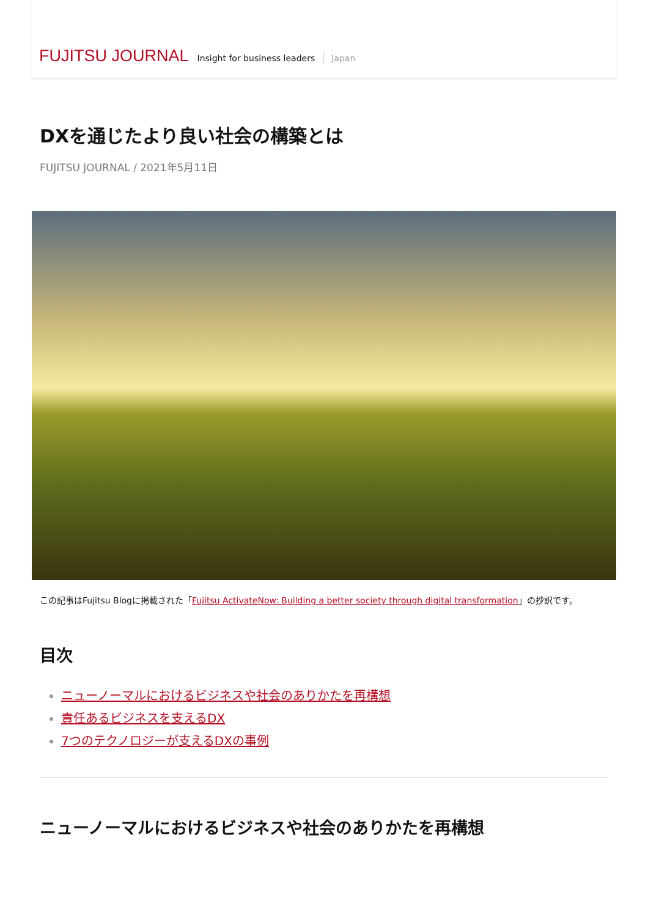FUJITSU JOURNAL Insight for business leaders Japan
DXを通じたより良い社会の構築とは
FUJITSU JOURNAL / 2021年5月11日
この記事はFujitsu Blogに掲載された「Fujitsu ActivateNow: Building a better society through digital transformation」の抄訳です。
目次
ニューノーマルにおけるビジネスや社会のありかたを再構想
責任あるビジネスを支えるDX
7つのテクノロジーが支えるDXの事例
ニューノーマルにおけるビジネスや社会のありかたを再構想